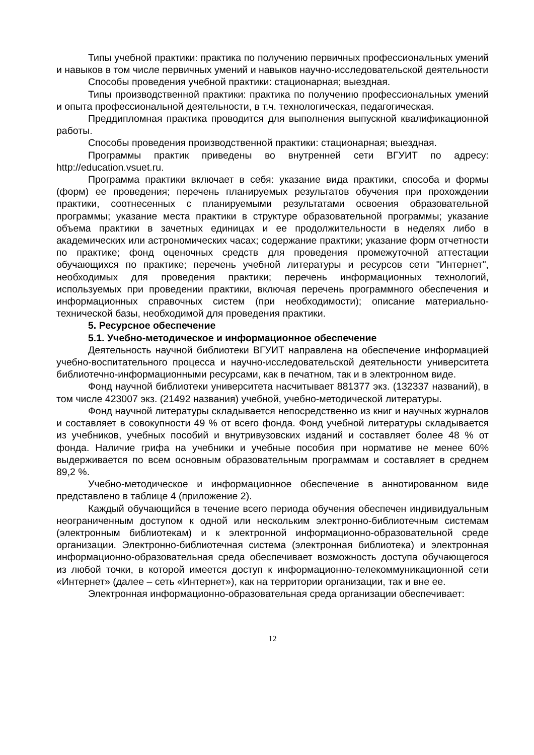Типы учебной практики: практика по получению первичных профессиональных умений и навыков в том числе первичных умений и навыков научно-исследовательской деятельности
Способы проведения учебной практики: стационарная; выездная.
Типы производственной практики: практика по получению профессиональных умений и опыта профессиональной деятельности, в т.ч. технологическая, педагогическая.
Преддипломная практика проводится для выполнения выпускной квалификационной работы.
Способы проведения производственной практики: стационарная; выездная.
Программы практик приведены во внутренней сети ВГУИТ по адресу: http://education.vsuet.ru.
Программа практики включает в себя: указание вида практики, способа и формы (форм) ее проведения; перечень планируемых результатов обучения при прохождении практики, соотнесенных с планируемыми результатами освоения образовательной программы; указание места практики в структуре образовательной программы; указание объема практики в зачетных единицах и ее продолжительности в неделях либо в академических или астрономических часах; содержание практики; указание форм отчетности по практике; фонд оценочных средств для проведения промежуточной аттестации обучающихся по практике; перечень учебной литературы и ресурсов сети "Интернет", необходимых для проведения практики; перечень информационных технологий, используемых при проведении практики, включая перечень программного обеспечения и информационных справочных систем (при необходимости); описание материально-технической базы, необходимой для проведения практики.
5. Ресурсное обеспечение
5.1. Учебно-методическое и информационное обеспечение
Деятельность научной библиотеки ВГУИТ направлена на обеспечение информацией учебно-воспитательного процесса и научно-исследовательской деятельности университета библиотечно-информационными ресурсами, как в печатном, так и в электронном виде.
Фонд научной библиотеки университета насчитывает 881377 экз. (132337 названий), в том числе 423007 экз. (21492 названия) учебной, учебно-методической литературы.
Фонд научной литературы складывается непосредственно из книг и научных журналов и составляет в совокупности 49 % от всего фонда. Фонд учебной литературы складывается из учебников, учебных пособий и внутривузовских изданий и составляет более 48 % от фонда. Наличие грифа на учебники и учебные пособия при нормативе не менее 60% выдерживается по всем основным образовательным программам и составляет в среднем 89,2 %.
Учебно-методическое и информационное обеспечение в аннотированном виде представлено в таблице 4 (приложение 2).
Каждый обучающийся в течение всего периода обучения обеспечен индивидуальным неограниченным доступом к одной или нескольким электронно-библиотечным системам (электронным библиотекам) и к электронной информационно-образовательной среде организации. Электронно-библиотечная система (электронная библиотека) и электронная информационно-образовательная среда обеспечивает возможность доступа обучающегося из любой точки, в которой имеется доступ к информационно-телекоммуникационной сети «Интернет» (далее – сеть «Интернет»), как на территории организации, так и вне ее.
Электронная информационно-образовательная среда организации обеспечивает:
12